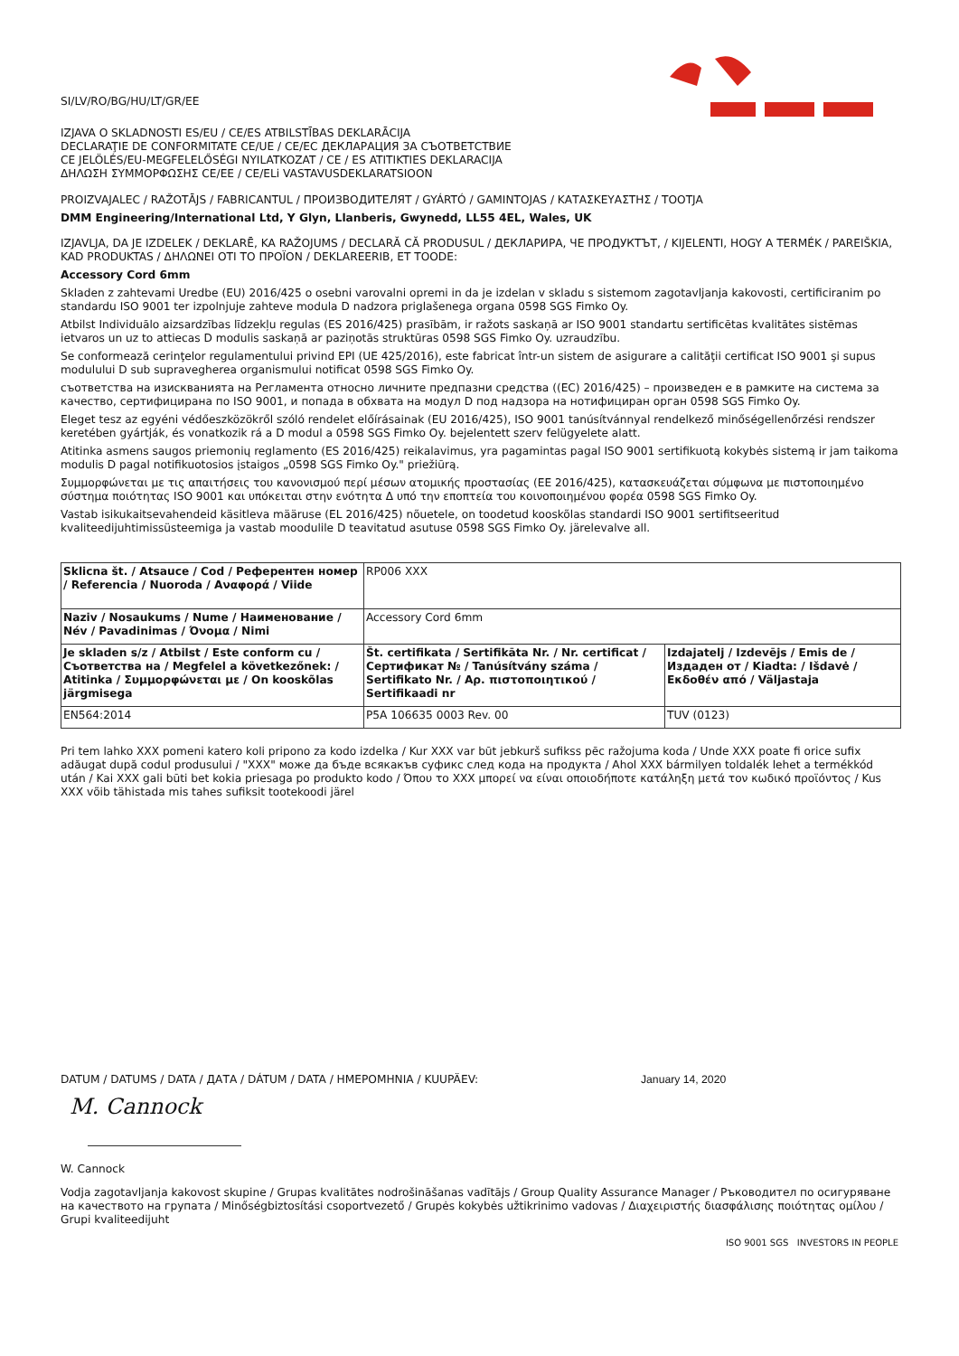SI/LV/RO/BG/HU/LT/GR/EE
IZJAVA O SKLADNOSTI ES/EU / CE/ES ATBILSTĪBAS DEKLARĀCIJA
DECLARAŢIE DE CONFORMITATE CE/UE / CE/ЕС ДЕКЛАРАЦИЯ ЗА СЪОТВЕТСТВИЕ
CE JELÖLÉS/EU-MEGFELELŐSÉGI NYILATKOZAT / CE / ES ATITIKTIES DEKLARACIJA
ΔΗΛΩΣΗ ΣΥΜΜΟΡΦΩΣΗΣ CE/EE / CE/ELi VASTAVUSDEKLARATSIOON
PROIZVAJALEC / RAŽOTĀJS / FABRICANTUL / ПРОИЗВОДИТЕЛЯТ / GYÁRTÓ / GAMINTOJAS / ΚΑΤΑΣΚΕΥΑΣΤΗΣ / TOOTJA
DMM Engineering/International Ltd, Y Glyn, Llanberis, Gwynedd, LL55 4EL, Wales, UK
IZJAVLJA, DA JE IZDELEK / DEKLARĒ, KA RAŽOJUMS / DECLARĂ CĂ PRODUSUL / ДЕКЛАРИРА, ЧЕ ПРОДУКТЪТ, / KIJELENTI, HOGY A TERMÉK / PAREIŠKIA, KAD PRODUKTAS / ΔΗΛΩΝΕΙ ΟΤΙ ΤΟ ΠΡΟΪΟΝ / DEKLAREERIB, ET TOODE:
Accessory Cord 6mm
Skladen z zahtevami Uredbe (EU) 2016/425 o osebni varovalni opremi in da je izdelan v skladu s sistemom zagotavljanja kakovosti, certificiranim po standardu ISO 9001 ter izpolnjuje zahteve modula D nadzora priglašenega organa 0598 SGS Fimko Oy.
Atbilst Individuālo aizsardzības līdzekļu regulas (ES 2016/425) prasībām, ir ražots saskaņā ar ISO 9001 standartu sertificētas kvalitātes sistēmas ietvaros un uz to attiecas D modulis saskaņā ar paziņotās struktūras 0598 SGS Fimko Oy. uzraudzību.
Se conformează cerinţelor regulamentului privind EPI (UE 425/2016), este fabricat într-un sistem de asigurare a calităţii certificat ISO 9001 şi supus modulului D sub supravegherea organismului notificat 0598 SGS Fimko Oy.
съответства на изискванията на Регламента относно личните предпазни средства ((ЕС) 2016/425) – произведен е в рамките на система за качество, сертифицирана по ISO 9001, и попада в обхвата на модул D под надзора на нотифициран орган 0598 SGS Fimko Oy.
Eleget tesz az egyéni védőeszközökről szóló rendelet előírásainak (EU 2016/425), ISO 9001 tanúsítvánnyal rendelkező minőségellenőrzési rendszer keretében gyártják, és vonatkozik rá a D modul a 0598 SGS Fimko Oy. bejelentett szerv felügyelete alatt.
Atitinka asmens saugos priemonių reglamento (ES 2016/425) reikalavimus, yra pagamintas pagal ISO 9001 sertifikuotą kokybės sistemą ir jam taikoma modulis D pagal notifikuotosios įstaigos „0598 SGS Fimko Oy." priežiūrą.
Συμμορφώνεται με τις απαιτήσεις του κανονισμού περί μέσων ατομικής προστασίας (ΕΕ 2016/425), κατασκευάζεται σύμφωνα με πιστοποιημένο σύστημα ποιότητας ISO 9001 και υπόκειται στην ενότητα Δ υπό την εποπτεία του κοινοποιημένου φορέα 0598 SGS Fimko Oy.
Vastab isikukaitsevahendeid käsitleva määruse (EL 2016/425) nõuetele, on toodetud kooskõlas standardi ISO 9001 sertifitseeritud kvaliteedijuhtimissüsteemiga ja vastab moodulile D teavitatud asutuse 0598 SGS Fimko Oy. järelevalve all.
| Sklicna št. / Atsauce / Cod / Референтен номер / Referencia / Nuoroda / Αναφορά / Viide | RP006 XXX | |
| Naziv / Nosaukums / Nume / Наименование / Név / Pavadinimas / Όνομα / Nimi | Accessory Cord 6mm | |
| Je skladen s/z / Atbilst / Este conform cu / Съответства на / Megfelel a következőnek: / Atitinka / Συμμορφώνεται με / On kooskõlas järgmisega | Št. certifikata / Sertifikāta Nr. / Nr. certificat / Сертификат № / Tanúsítvány száma / Sertifikato Nr. / Αρ. πιστοποιητικού / Sertifikaadi nr | Izdajatelj / Izdevējs / Emis de / Издаден от / Kiadta: / Išdavė / Εκδοθέν από / Väljastaja |
| EN564:2014 | P5A 106635 0003 Rev. 00 | TUV (0123) |
Pri tem lahko XXX pomeni katero koli pripono za kodo izdelka / Kur XXX var būt jebkurš sufikss pēc ražojuma koda / Unde XXX poate fi orice sufix adăugat după codul produsului / "XXX" може да бъде всякакъв суфикс след кода на продукта / Ahol XXX bármilyen toldalék lehet a termékkód után / Kai XXX gali būti bet kokia priesaga po produkto kodo / Όπου το XXX μπορεί να είναι οποιοδήποτε κατάληξη μετά τον κωδικό προϊόντος / Kus XXX võib tähistada mis tahes sufiksit tootekoodi järel
DATUM / DATUMS / DATA / ДАТА / DÁTUM / DATA / ΗΜΕΡΟΜΗΝΙΑ / KUUPÄEV: January 14, 2020
M. Cannock
W. Cannock
Vodja zagotavljanja kakovost skupine / Grupas kvalitātes nodrošināšanas vadītājs / Group Quality Assurance Manager / Ръководител по осигуряване на качеството на групата / Minőségbiztosítási csoportvezető / Grupės kokybės užtikrinimo vadovas / Διαχειριστής διασφάλισης ποιότητας ομίλου / Grupi kvaliteedijuht
ISO 9001 SGS INVESTORS IN PEOPLE